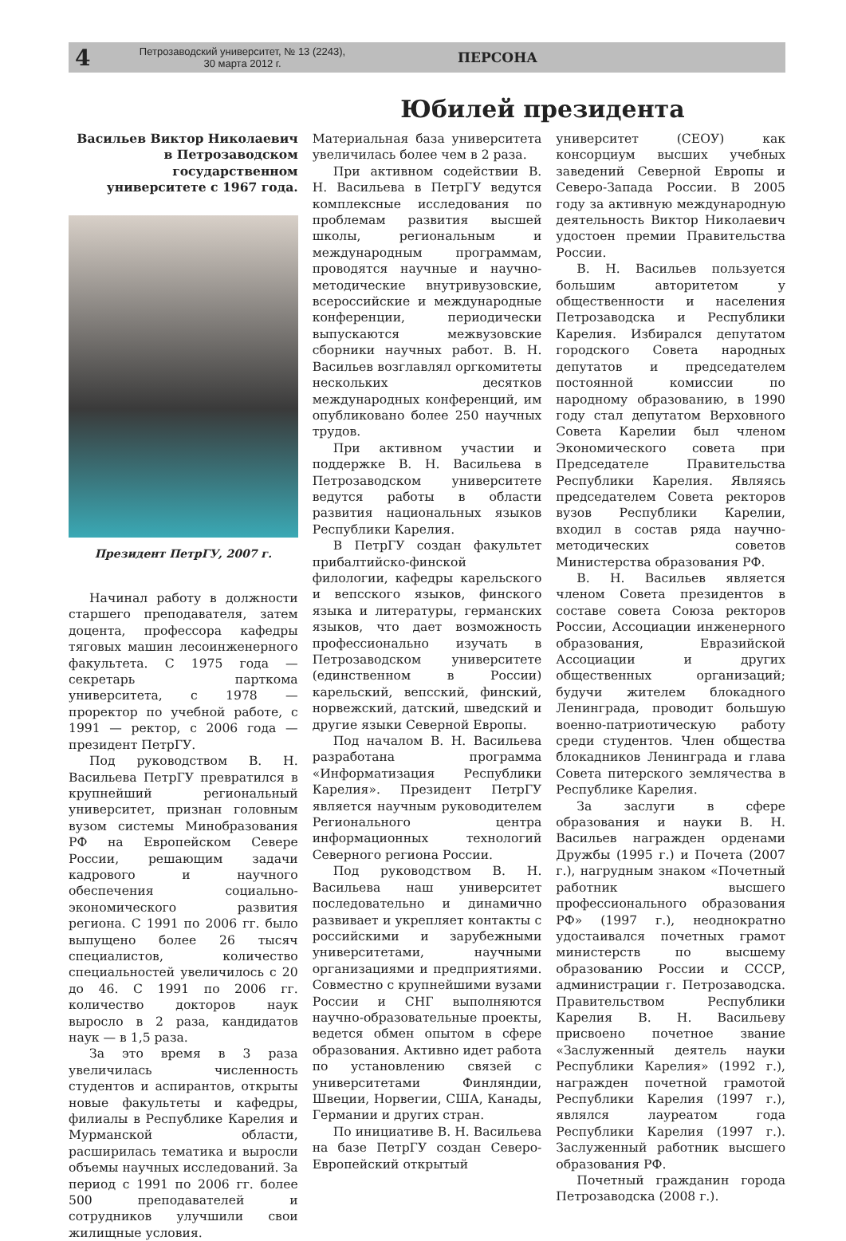4
Петрозаводский университет, № 13 (2243),
30 марта 2012 г.
ПЕРСОНА
Юбилей президента
Васильев Виктор Николаевич в Петрозаводском государственном университете с 1967 года.
Президент ПетрГУ, 2007 г.
Начинал работу в должности старшего преподавателя, затем доцента, профессора кафедры тяговых машин лесоинженерного факультета. С 1975 года — секретарь парткома университета, с 1978 — проректор по учебной работе, с 1991 — ректор, с 2006 года — президент ПетрГУ.
Под руководством В. Н. Васильева ПетрГУ превратился в крупнейший региональный университет, признан головным вузом системы Минобразования РФ на Европейском Севере России, решающим задачи кадрового и научного обеспечения социально-экономического развития региона. С 1991 по 2006 гг. было выпущено более 26 тысяч специалистов, количество специальностей увеличилось с 20 до 46. С 1991 по 2006 гг. количество докторов наук выросло в 2 раза, кандидатов наук — в 1,5 раза.
За это время в 3 раза увеличилась численность студентов и аспирантов, открыты новые факультеты и кафедры, филиалы в Республике Карелия и Мурманской области, расширилась тематика и выросли объемы научных исследований. За период с 1991 по 2006 гг. более 500 преподавателей и сотрудников улучшили свои жилищные условия.
Материальная база университета увеличилась более чем в 2 раза.
При активном содействии В. Н. Васильева в ПетрГУ ведутся комплексные исследования по проблемам развития высшей школы, региональным и международным программам, проводятся научные и научно-методические внутривузовские, всероссийские и международные конференции, периодически выпускаются межвузовские сборники научных работ. В. Н. Васильев возглавлял оргкомитеты нескольких десятков международных конференций, им опубликовано более 250 научных трудов.
При активном участии и поддержке В. Н. Васильева в Петрозаводском университете ведутся работы в области развития национальных языков Республики Карелия.
В ПетрГУ создан факультет прибалтийско-финской филологии, кафедры карельского и вепсского языков, финского языка и литературы, германских языков, что дает возможность профессионально изучать в Петрозаводском университете (единственном в России) карельский, вепсский, финский, норвежский, датский, шведский и другие языки Северной Европы.
Под началом В. Н. Васильева разработана программа «Информатизация Республики Карелия». Президент ПетрГУ является научным руководителем Регионального центра информационных технологий Северного региона России.
Под руководством В. Н. Васильева наш университет последовательно и динамично развивает и укрепляет контакты с российскими и зарубежными университетами, научными организациями и предприятиями. Совместно с крупнейшими вузами России и СНГ выполняются научно-образовательные проекты, ведется обмен опытом в сфере образования. Активно идет работа по установлению связей с университетами Финляндии, Швеции, Норвегии, США, Канады, Германии и других стран.
По инициативе В. Н. Васильева на базе ПетрГУ создан Северо-Европейский открытый
университет (СЕОУ) как консорциум высших учебных заведений Северной Европы и Северо-Запада России. В 2005 году за активную международную деятельность Виктор Николаевич удостоен премии Правительства России.
В. Н. Васильев пользуется большим авторитетом у общественности и населения Петрозаводска и Республики Карелия. Избирался депутатом городского Совета народных депутатов и председателем постоянной комиссии по народному образованию, в 1990 году стал депутатом Верховного Совета Карелии был членом Экономического совета при Председателе Правительства Республики Карелия. Являясь председателем Совета ректоров вузов Республики Карелии, входил в состав ряда научно-методических советов Министерства образования РФ.
В. Н. Васильев является членом Совета президентов в составе совета Союза ректоров России, Ассоциации инженерного образования, Евразийской Ассоциации и других общественных организаций; будучи жителем блокадного Ленинграда, проводит большую военно-патриотическую работу среди студентов. Член общества блокадников Ленинграда и глава Совета питерского землячества в Республике Карелия.
За заслуги в сфере образования и науки В. Н. Васильев награжден орденами Дружбы (1995 г.) и Почета (2007 г.), нагрудным знаком «Почетный работник высшего профессионального образования РФ» (1997 г.), неоднократно удостаивался почетных грамот министерств по высшему образованию России и СССР, администрации г. Петрозаводска. Правительством Республики Карелия В. Н. Васильеву присвоено почетное звание «Заслуженный деятель науки Республики Карелия» (1992 г.), награжден почетной грамотой Республики Карелия (1997 г.), являлся лауреатом года Республики Карелия (1997 г.). Заслуженный работник высшего образования РФ.
Почетный гражданин города Петрозаводска (2008 г.).